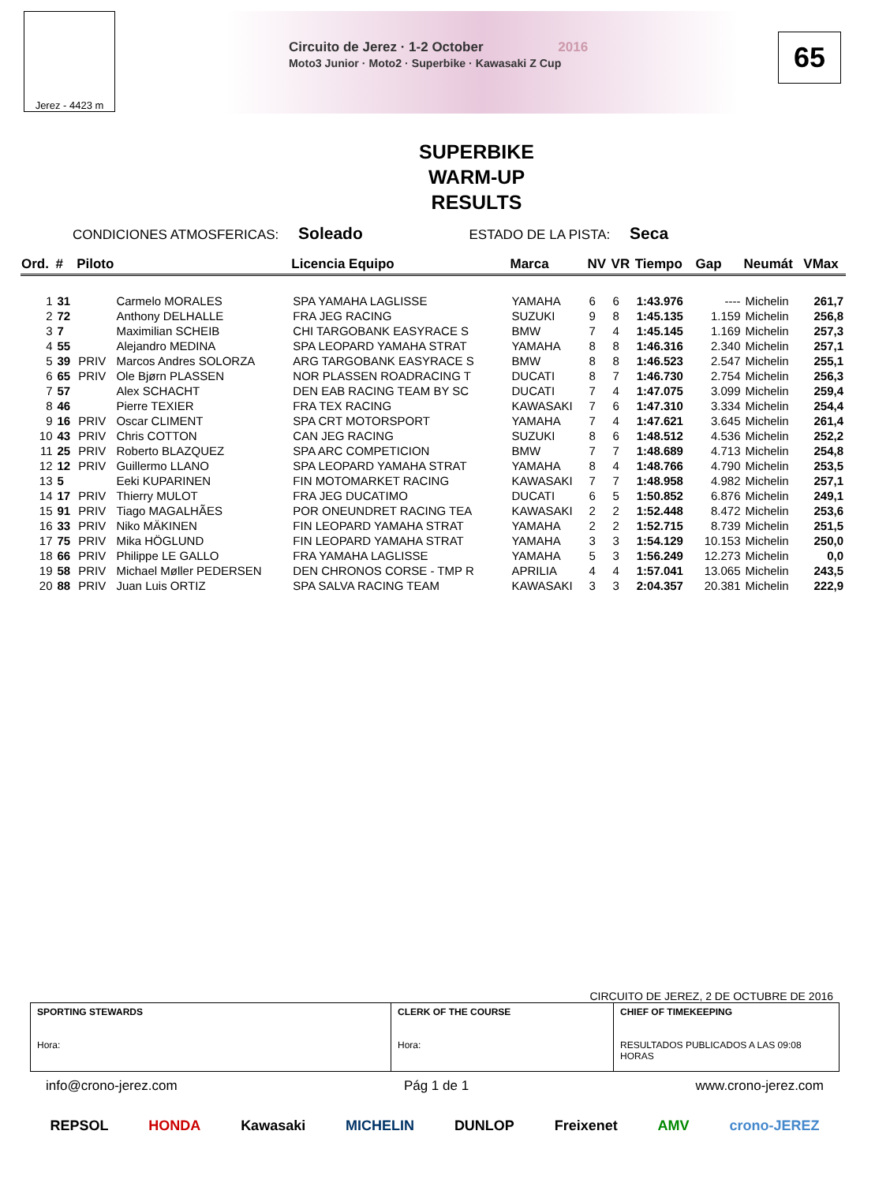Jerez - 4423 m
Circuito de Jerez · 1-2 October 2016
Moto3 Junior · Moto2 · Superbike · Kawasaki Z Cup
65
SUPERBIKE
WARM-UP
RESULTS
CONDICIONES ATMOSFERICAS: Soleado ESTADO DE LA PISTA: Seca
| Ord. | # | Piloto | | Licencia Equipo | Marca | NV | VR | Tiempo | Gap | Neumát | VMax |
| --- | --- | --- | --- | --- | --- | --- | --- | --- | --- | --- | --- |
| 1 | 31 | | Carmelo MORALES | SPA YAMAHA LAGLISSE | YAMAHA | 6 | 6 | 1:43.976 | ---- | Michelin | 261,7 |
| 2 | 72 | | Anthony DELHALLE | FRA JEG RACING | SUZUKI | 9 | 8 | 1:45.135 | 1.159 | Michelin | 256,8 |
| 3 | 7 | | Maximilian SCHEIB | CHI TARGOBANK EASYRACE S | BMW | 7 | 4 | 1:45.145 | 1.169 | Michelin | 257,3 |
| 4 | 55 | | Alejandro MEDINA | SPA LEOPARD YAMAHA STRAT | YAMAHA | 8 | 8 | 1:46.316 | 2.340 | Michelin | 257,1 |
| 5 | 39 | PRIV | Marcos Andres SOLORZA | ARG TARGOBANK EASYRACE S | BMW | 8 | 8 | 1:46.523 | 2.547 | Michelin | 255,1 |
| 6 | 65 | PRIV | Ole Bjørn PLASSEN | NOR PLASSEN ROADRACING T | DUCATI | 8 | 7 | 1:46.730 | 2.754 | Michelin | 256,3 |
| 7 | 57 | | Alex SCHACHT | DEN EAB RACING TEAM BY SC | DUCATI | 7 | 4 | 1:47.075 | 3.099 | Michelin | 259,4 |
| 8 | 46 | | Pierre TEXIER | FRA TEX RACING | KAWASAKI | 7 | 6 | 1:47.310 | 3.334 | Michelin | 254,4 |
| 9 | 16 | PRIV | Oscar CLIMENT | SPA CRT MOTORSPORT | YAMAHA | 7 | 4 | 1:47.621 | 3.645 | Michelin | 261,4 |
| 10 | 43 | PRIV | Chris COTTON | CAN JEG RACING | SUZUKI | 8 | 6 | 1:48.512 | 4.536 | Michelin | 252,2 |
| 11 | 25 | PRIV | Roberto BLAZQUEZ | SPA ARC COMPETICION | BMW | 7 | 7 | 1:48.689 | 4.713 | Michelin | 254,8 |
| 12 | 12 | PRIV | Guillermo LLANO | SPA LEOPARD YAMAHA STRAT | YAMAHA | 8 | 4 | 1:48.766 | 4.790 | Michelin | 253,5 |
| 13 | 5 | | Eeki KUPARINEN | FIN MOTOMARKET RACING | KAWASAKI | 7 | 7 | 1:48.958 | 4.982 | Michelin | 257,1 |
| 14 | 17 | PRIV | Thierry MULOT | FRA JEG DUCATIMO | DUCATI | 6 | 5 | 1:50.852 | 6.876 | Michelin | 249,1 |
| 15 | 91 | PRIV | Tiago MAGALHÃES | POR ONEUNDRET RACING TEA | KAWASAKI | 2 | 2 | 1:52.448 | 8.472 | Michelin | 253,6 |
| 16 | 33 | PRIV | Niko MÄKINEN | FIN LEOPARD YAMAHA STRAT | YAMAHA | 2 | 2 | 1:52.715 | 8.739 | Michelin | 251,5 |
| 17 | 75 | PRIV | Mika HÖGLUND | FIN LEOPARD YAMAHA STRAT | YAMAHA | 3 | 3 | 1:54.129 | 10.153 | Michelin | 250,0 |
| 18 | 66 | PRIV | Philippe LE GALLO | FRA YAMAHA LAGLISSE | YAMAHA | 5 | 3 | 1:56.249 | 12.273 | Michelin | 0,0 |
| 19 | 58 | PRIV | Michael Møller PEDERSEN | DEN CHRONOS CORSE - TMP R | APRILIA | 4 | 4 | 1:57.041 | 13.065 | Michelin | 243,5 |
| 20 | 88 | PRIV | Juan Luis ORTIZ | SPA SALVA RACING TEAM | KAWASAKI | 3 | 3 | 2:04.357 | 20.381 | Michelin | 222,9 |
CIRCUITO DE JEREZ, 2 DE OCTUBRE DE 2016
| SPORTING STEWARDS Hora: | CLERK OF THE COURSE Hora: | CHIEF OF TIMEKEEPING RESULTADOS PUBLICADOS A LAS 09:08 HORAS |
info@crono-jerez.com Pág 1 de 1 www.crono-jerez.com
REPSOL HONDA Kawasaki MICHELIN DUNLOP Freixenet AMV crono-JEREZ